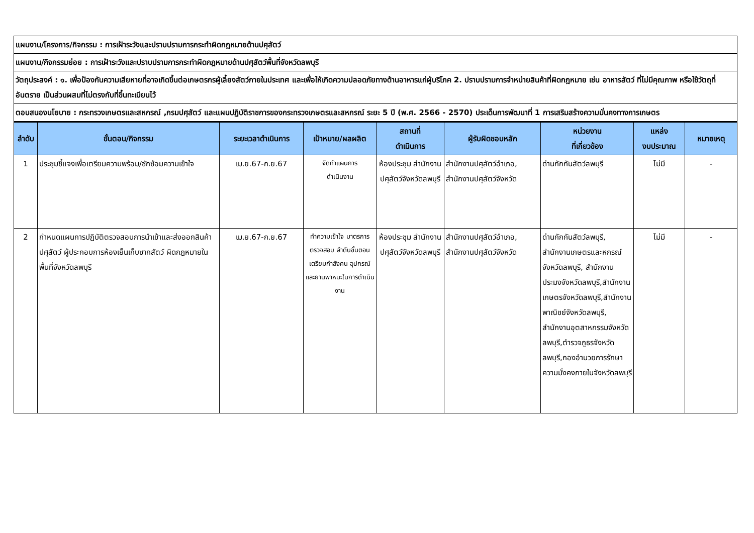| แผนงาน/โครงการ/กิจกรรม : การเฝ้าระวังและปราบปรามการกระทำผิดกฎหมายด้านปศุสัตว์ | | | | | | | | |
| แผนงาน/กิจกรรมย่อย : การเฝ้าระวังและปราบปรามการกระทำผิดกฎหมายด้านปศุสัตว์พื้นที่จังหวัดลพบุรี | | | | | | | | |
| วัตถุประสงค์ : ๑. เพื่อป้องกันความเสียหายที่อาจเกิดขึ้นต่อเกษตรกรผู้เลี้ยงสัตว์ภายในประเทศ และเพื่อให้เกิดความปลอดภัยทางด้านอาหารแก่ผู้บริโภค 2. ปราบปรามการจำหน่ายสินค้าที่ผิดกฎหมาย เช่น อาหารสัตว์ ที่ไม่มีคุณภาพ หรือใช้วัตถุที่อันตราย เป็นส่วนผสมที่ไม่ตรงกับที่ขึ้นทะเบียนไว้ | | | | | | | | |
| ตอบสนองนโยบาย : กระทรวงเกษตรและสหกรณ์ ,กรมปศุสัตว์ และแผนปฏิบัติราชการของกระทรวงเกษตรและสหกรณ์ ระยะ 5 ปี (พ.ศ. 2566 - 2570) ประเด็นการพัฒนาที่ 1 การเสริมสร้างความมั่นคงทางการเกษตร | | | | | | | | |
| ลำดับ | ขั้นตอน/กิจกรรม | ระยะเวลาดำเนินการ | เป้าหมาย/ผลผลิต | สถานที่ ดำเนินการ | ผู้รับผิดชอบหลัก | หน่วยงาน ที่เกี่ยวข้อง | แหล่ง งบประมาณ | หมายเหตุ |
| 1 | ประชุมชี้แจงเพื่อเตรียมความพร้อม/ซักซ้อมความเข้าใจ | เม.ย.67-ก.ย.67 | จัดทำแผนการ ดำเนินงาน | ห้องประชุม สำนักงานปศุสัตว์จังหวัดลพบุรี | สำนักงานปศุสัตว์อำเภอ, สำนักงานปศุสัตว์จังหวัด | ด่านกักกันสัตว์ลพบุรี | ไม่มี | - |
| 2 | กำหนดแผนการปฏิบัติตรวจสอบการนำเข้าและส่งออกสินค้าปศุสัตว์ ผู้ประกอบการห้องเย็นเก็บซากสัตว์ ผิดกฎหมายในพื้นที่จังหวัดลพบุรี | เม.ย.67-ก.ย.67 | ทำความเข้าใจ มาตรการตรวจสอบ ลำดับขั้นตอนเตรียมกำลังคน อุปกรณ์และยานพาหนะในการดำเนินงาน | ห้องประชุม สำนักงานปศุสัตว์จังหวัดลพบุรี | สำนักงานปศุสัตว์อำเภอ, สำนักงานปศุสัตว์จังหวัด | ด่านกักกันสัตว์ลพบุรี, สำนักงานเกษตรและหกรณ์จังหวัดลพบุรี, สำนักงานประมงจังหวัดลพบุรี,สำนักงานเกษตรจังหวัดลพบุรี,สำนักงานพาณิชย์จังหวัดลพบุรี, สำนักงานอุตสาหกรรมจังหวัดลพบุรี,ตำรวจภูธรจังหวัดลพบุรี,กองอำนวยการรักษาความมั่งคงภายในจังหวัดลพบุรี | ไม่มี | - |